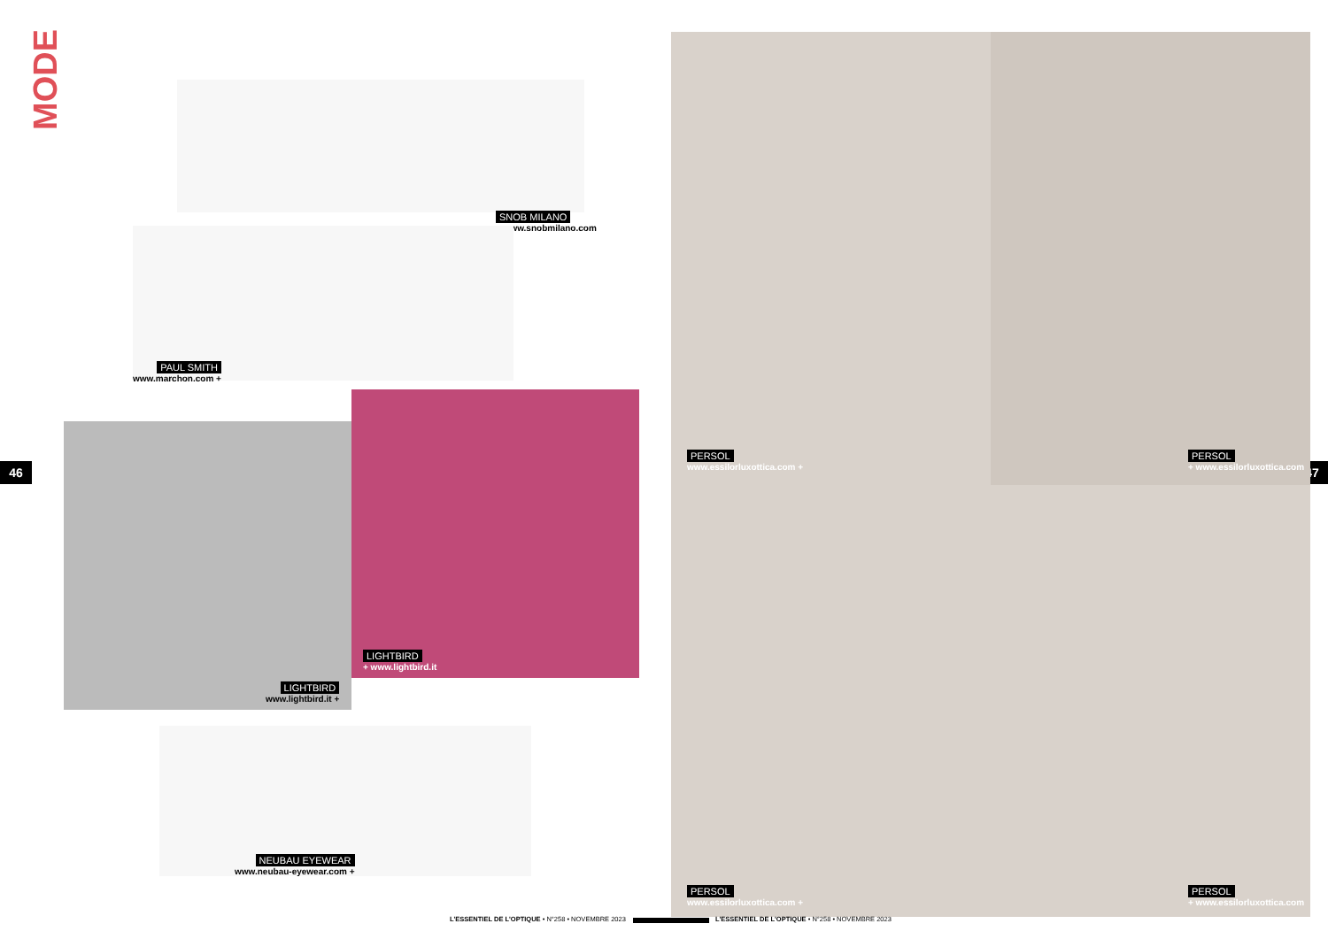MODE
46 47
SNOB MILANO
+ www.snobmilano.com
PAUL SMITH
www.marchon.com +
LIGHTBIRD
www.lightbird.it +
LIGHTBIRD
+ www.lightbird.it
NEUBAU EYEWEAR
www.neubau-eyewear.com +
PERSOL
www.essilorluxottica.com +
PERSOL
+ www.essilorluxottica.com
PERSOL
www.essilorluxottica.com +
PERSOL
+ www.essilorluxottica.com
L'ESSENTIEL DE L'OPTIQUE • N°258 • NOVEMBRE 2023
L'ESSENTIEL DE L'OPTIQUE • N°258 • NOVEMBRE 2023